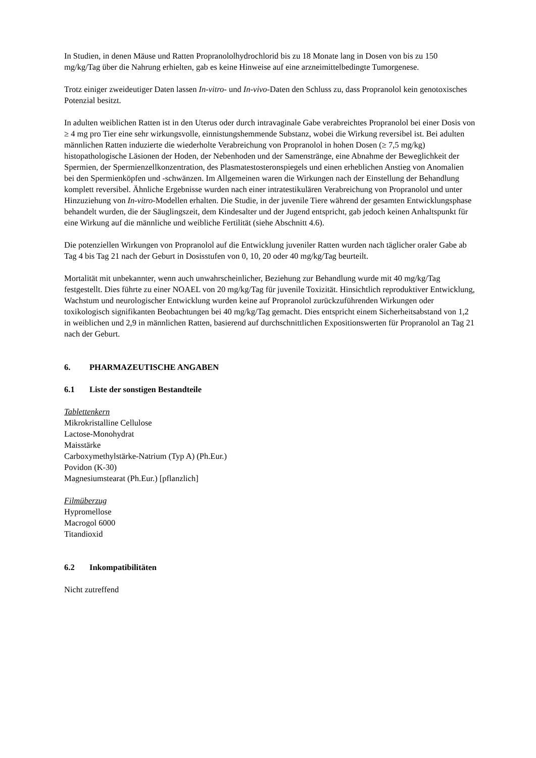In Studien, in denen Mäuse und Ratten Propranololhydrochlorid bis zu 18 Monate lang in Dosen von bis zu 150 mg/kg/Tag über die Nahrung erhielten, gab es keine Hinweise auf eine arzneimittelbedingte Tumorgenese.
Trotz einiger zweideutiger Daten lassen In-vitro- und In-vivo-Daten den Schluss zu, dass Propranolol kein genotoxisches Potenzial besitzt.
In adulten weiblichen Ratten ist in den Uterus oder durch intravaginale Gabe verabreichtes Propranolol bei einer Dosis von ≥ 4 mg pro Tier eine sehr wirkungsvolle, einnistungshemmende Substanz, wobei die Wirkung reversibel ist. Bei adulten männlichen Ratten induzierte die wiederholte Verabreichung von Propranolol in hohen Dosen (≥ 7,5 mg/kg) histopathologische Läsionen der Hoden, der Nebenhoden und der Samenstränge, eine Abnahme der Beweglichkeit der Spermien, der Spermienzellkonzentration, des Plasmatestosteronspiegels und einen erheblichen Anstieg von Anomalien bei den Spermienköpfen und -schwänzen. Im Allgemeinen waren die Wirkungen nach der Einstellung der Behandlung komplett reversibel. Ähnliche Ergebnisse wurden nach einer intratestikulären Verabreichung von Propranolol und unter Hinzuziehung von In-vitro-Modellen erhalten. Die Studie, in der juvenile Tiere während der gesamten Entwicklungsphase behandelt wurden, die der Säuglingszeit, dem Kindesalter und der Jugend entspricht, gab jedoch keinen Anhaltspunkt für eine Wirkung auf die männliche und weibliche Fertilität (siehe Abschnitt 4.6).
Die potenziellen Wirkungen von Propranolol auf die Entwicklung juveniler Ratten wurden nach täglicher oraler Gabe ab Tag 4 bis Tag 21 nach der Geburt in Dosisstufen von 0, 10, 20 oder 40 mg/kg/Tag beurteilt.
Mortalität mit unbekannter, wenn auch unwahrscheinlicher, Beziehung zur Behandlung wurde mit 40 mg/kg/Tag festgestellt. Dies führte zu einer NOAEL von 20 mg/kg/Tag für juvenile Toxizität. Hinsichtlich reproduktiver Entwicklung, Wachstum und neurologischer Entwicklung wurden keine auf Propranolol zurückzuführenden Wirkungen oder toxikologisch signifikanten Beobachtungen bei 40 mg/kg/Tag gemacht. Dies entspricht einem Sicherheitsabstand von 1,2 in weiblichen und 2,9 in männlichen Ratten, basierend auf durchschnittlichen Expositionswerten für Propranolol an Tag 21 nach der Geburt.
6. PHARMAZEUTISCHE ANGABEN
6.1 Liste der sonstigen Bestandteile
Tablettenkern
Mikrokristalline Cellulose
Lactose-Monohydrat
Maisstärke
Carboxymethylstärke-Natrium (Typ A) (Ph.Eur.)
Povidon (K-30)
Magnesiumstearat (Ph.Eur.) [pflanzlich]
Filmüberzug
Hypromellose
Macrogol 6000
Titandioxid
6.2 Inkompatibilitäten
Nicht zutreffend